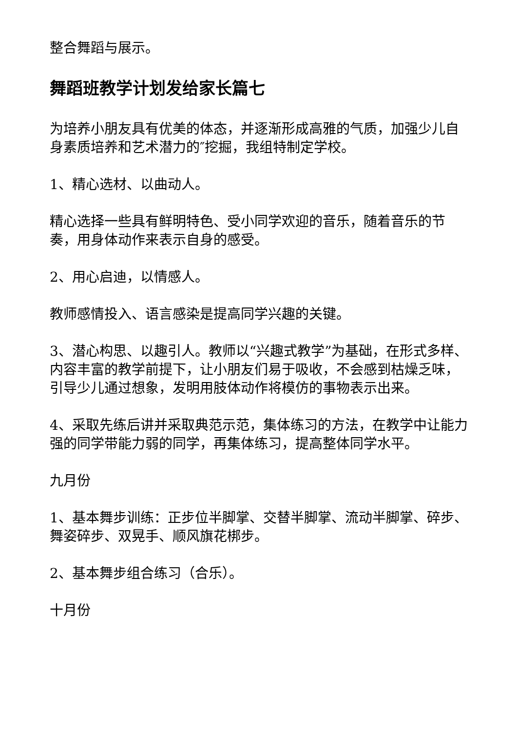整合舞蹈与展示。
舞蹈班教学计划发给家长篇七
为培养小朋友具有优美的体态，并逐渐形成高雅的气质，加强少儿自身素质培养和艺术潜力的″挖掘，我组特制定学校。
1、精心选材、以曲动人。
精心选择一些具有鲜明特色、受小同学欢迎的音乐，随着音乐的节奏，用身体动作来表示自身的感受。
2、用心启迪，以情感人。
教师感情投入、语言感染是提高同学兴趣的关键。
3、潜心构思、以趣引人。教师以“兴趣式教学”为基础，在形式多样、内容丰富的教学前提下，让小朋友们易于吸收，不会感到枯燥乏味，引导少儿通过想象，发明用肢体动作将模仿的事物表示出来。
4、采取先练后讲并采取典范示范，集体练习的方法，在教学中让能力强的同学带能力弱的同学，再集体练习，提高整体同学水平。
九月份
1、基本舞步训练：正步位半脚掌、交替半脚掌、流动半脚掌、碎步、舞姿碎步、双晃手、顺风旗花梆步。
2、基本舞步组合练习（合乐）。
十月份